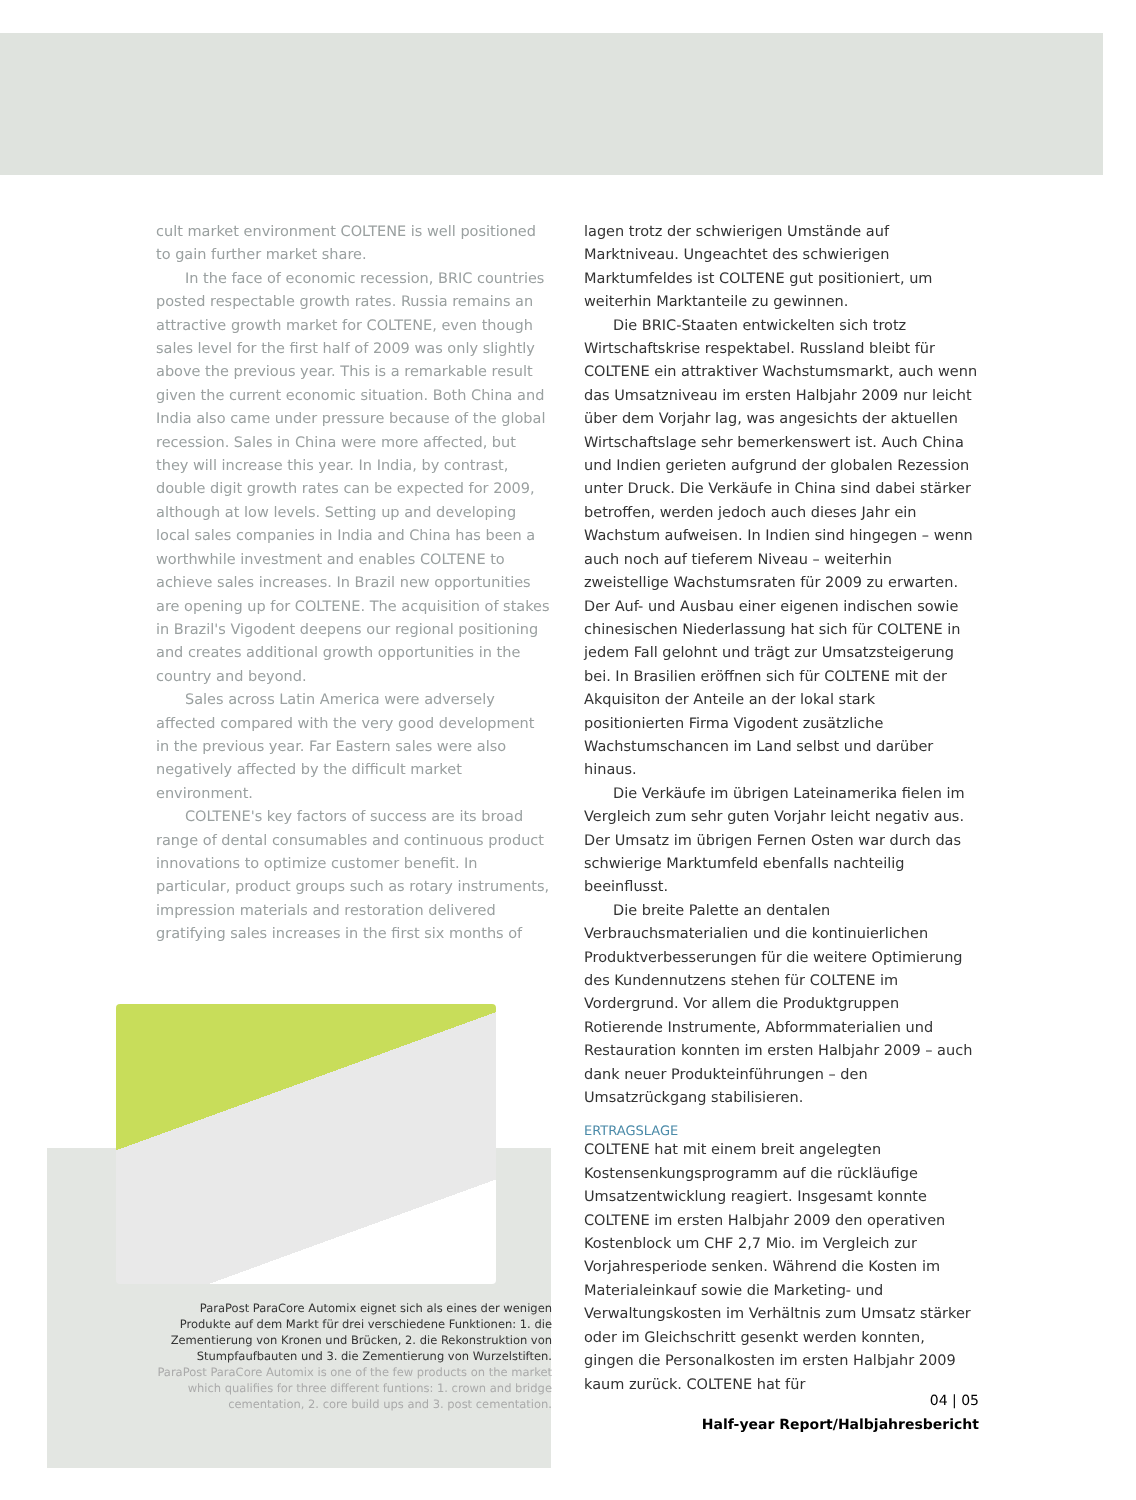cult market environment COLTENE is well positioned to gain further market share.
In the face of economic recession, BRIC countries posted respectable growth rates. Russia remains an attractive growth market for COLTENE, even though sales level for the first half of 2009 was only slightly above the previous year. This is a remarkable result given the current economic situation. Both China and India also came under pressure because of the global recession. Sales in China were more affected, but they will increase this year. In India, by contrast, double digit growth rates can be expected for 2009, although at low levels. Setting up and developing local sales companies in India and China has been a worthwhile investment and enables COLTENE to achieve sales increases. In Brazil new opportunities are opening up for COLTENE. The acquisition of stakes in Brazil's Vigodent deepens our regional positioning and creates additional growth opportunities in the country and beyond.
Sales across Latin America were adversely affected compared with the very good development in the previous year. Far Eastern sales were also negatively affected by the difficult market environment.
COLTENE's key factors of success are its broad range of dental consumables and continuous product innovations to optimize customer benefit. In particular, product groups such as rotary instruments, impression materials and restoration delivered gratifying sales increases in the first six months of
ParaPost ParaCore Automix eignet sich als eines der wenigen Produkte auf dem Markt für drei verschiedene Funktionen: 1. die Zementierung von Kronen und Brücken, 2. die Rekonstruktion von Stumpfaufbauten und 3. die Zementierung von Wurzelstiften.
ParaPost ParaCore Automix is one of the few products on the market which qualifies for three different funtions: 1. crown and bridge cementation, 2. core build ups and 3. post cementation.
lagen trotz der schwierigen Umstände auf Marktniveau. Ungeachtet des schwierigen Marktumfeldes ist COLTENE gut positioniert, um weiterhin Marktanteile zu gewinnen.
Die BRIC-Staaten entwickelten sich trotz Wirtschaftskrise respektabel. Russland bleibt für COLTENE ein attraktiver Wachstumsmarkt, auch wenn das Umsatzniveau im ersten Halbjahr 2009 nur leicht über dem Vorjahr lag, was angesichts der aktuellen Wirtschaftslage sehr bemerkenswert ist. Auch China und Indien gerieten aufgrund der globalen Rezession unter Druck. Die Verkäufe in China sind dabei stärker betroffen, werden jedoch auch dieses Jahr ein Wachstum aufweisen. In Indien sind hingegen – wenn auch noch auf tieferem Niveau – weiterhin zweistellige Wachstumsraten für 2009 zu erwarten. Der Auf- und Ausbau einer eigenen indischen sowie chinesischen Niederlassung hat sich für COLTENE in jedem Fall gelohnt und trägt zur Umsatzsteigerung bei. In Brasilien eröffnen sich für COLTENE mit der Akquisiton der Anteile an der lokal stark positionierten Firma Vigodent zusätzliche Wachstumschancen im Land selbst und darüber hinaus.
Die Verkäufe im übrigen Lateinamerika fielen im Vergleich zum sehr guten Vorjahr leicht negativ aus. Der Umsatz im übrigen Fernen Osten war durch das schwierige Marktumfeld ebenfalls nachteilig beeinflusst.
Die breite Palette an dentalen Verbrauchsmaterialien und die kontinuierlichen Produktverbesserungen für die weitere Optimierung des Kundennutzens stehen für COLTENE im Vordergrund. Vor allem die Produktgruppen Rotierende Instrumente, Abformmaterialien und Restauration konnten im ersten Halbjahr 2009 – auch dank neuer Produkteinführungen – den Umsatzrückgang stabilisieren.
ERTRAGSLAGE
COLTENE hat mit einem breit angelegten Kostensenkungsprogramm auf die rückläufige Umsatzentwicklung reagiert. Insgesamt konnte COLTENE im ersten Halbjahr 2009 den operativen Kostenblock um CHF 2,7 Mio. im Vergleich zur Vorjahresperiode senken. Während die Kosten im Materialeinkauf sowie die Marketing- und Verwaltungskosten im Verhältnis zum Umsatz stärker oder im Gleichschritt gesenkt werden konnten, gingen die Personalkosten im ersten Halbjahr 2009 kaum zurück. COLTENE hat für
04 | 05
Half-year Report/Halbjahresbericht